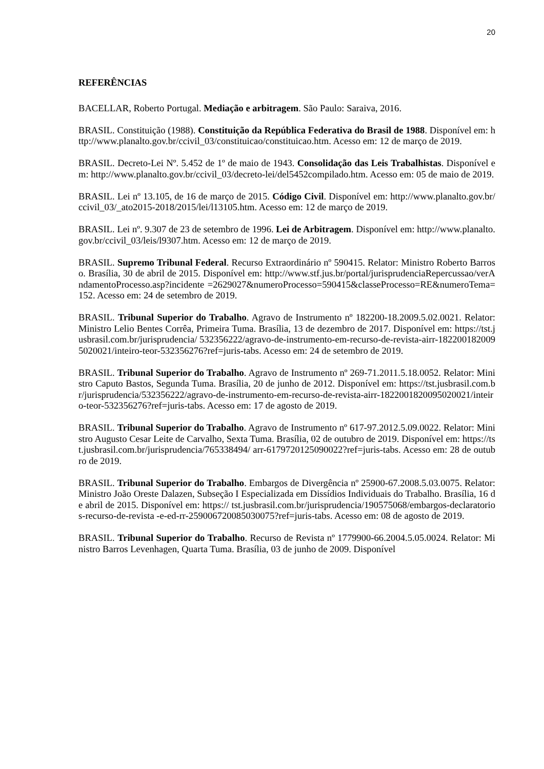20
REFERÊNCIAS
BACELLAR, Roberto Portugal. Mediação e arbitragem. São Paulo: Saraiva, 2016.
BRASIL. Constituição (1988). Constituição da República Federativa do Brasil de 1988. Disponível em: http://www.planalto.gov.br/ccivil_03/constituicao/constituicao.htm. Acesso em: 12 de março de 2019.
BRASIL. Decreto-Lei Nº. 5.452 de 1º de maio de 1943. Consolidação das Leis Trabalhistas. Disponível em: http://www.planalto.gov.br/ccivil_03/decreto-lei/del5452compilado.htm. Acesso em: 05 de maio de 2019.
BRASIL. Lei nº 13.105, de 16 de março de 2015. Código Civil. Disponível em: http://www.planalto.gov.br/ccivil_03/_ato2015-2018/2015/lei/l13105.htm. Acesso em: 12 de março de 2019.
BRASIL. Lei nº. 9.307 de 23 de setembro de 1996. Lei de Arbitragem. Disponível em: http://www.planalto.gov.br/ccivil_03/leis/l9307.htm. Acesso em: 12 de março de 2019.
BRASIL. Supremo Tribunal Federal. Recurso Extraordinário nº 590415. Relator: Ministro Roberto Barroso. Brasília, 30 de abril de 2015. Disponível em: http://www.stf.jus.br/portal/jurisprudenciaRepercussao/verAndamentoProcesso.asp?incidente =2629027&numeroProcesso=590415&classeProcesso=RE&numeroTema=152. Acesso em: 24 de setembro de 2019.
BRASIL. Tribunal Superior do Trabalho. Agravo de Instrumento nº 182200-18.2009.5.02.0021. Relator: Ministro Lelio Bentes Corrêa, Primeira Tuma. Brasília, 13 de dezembro de 2017. Disponível em: https://tst.jusbrasil.com.br/jurisprudencia/ 532356222/agravo-de-instrumento-em-recurso-de-revista-airr-1822001820095020021/inteiro-teor-532356276?ref=juris-tabs. Acesso em: 24 de setembro de 2019.
BRASIL. Tribunal Superior do Trabalho. Agravo de Instrumento nº 269-71.2011.5.18.0052. Relator: Ministro Caputo Bastos, Segunda Tuma. Brasília, 20 de junho de 2012. Disponível em: https://tst.jusbrasil.com.br/jurisprudencia/532356222/agravo-de-instrumento-em-recurso-de-revista-airr-1822001820095020021/inteiro-teor-532356276?ref=juris-tabs. Acesso em: 17 de agosto de 2019.
BRASIL. Tribunal Superior do Trabalho. Agravo de Instrumento nº 617-97.2012.5.09.0022. Relator: Ministro Augusto Cesar Leite de Carvalho, Sexta Tuma. Brasília, 02 de outubro de 2019. Disponível em: https://tst.jusbrasil.com.br/jurisprudencia/765338494/ arr-6179720125090022?ref=juris-tabs. Acesso em: 28 de outubro de 2019.
BRASIL. Tribunal Superior do Trabalho. Embargos de Divergência nº 25900-67.2008.5.03.0075. Relator: Ministro João Oreste Dalazen, Subseção I Especializada em Dissídios Individuais do Trabalho. Brasília, 16 de abril de 2015. Disponível em: https:// tst.jusbrasil.com.br/jurisprudencia/190575068/embargos-declaratorios-recurso-de-revista -e-ed-rr-259006720085030075?ref=juris-tabs. Acesso em: 08 de agosto de 2019.
BRASIL. Tribunal Superior do Trabalho. Recurso de Revista nº 1779900-66.2004.5.05.0024. Relator: Ministro Barros Levenhagen, Quarta Tuma. Brasília, 03 de junho de 2009. Disponível